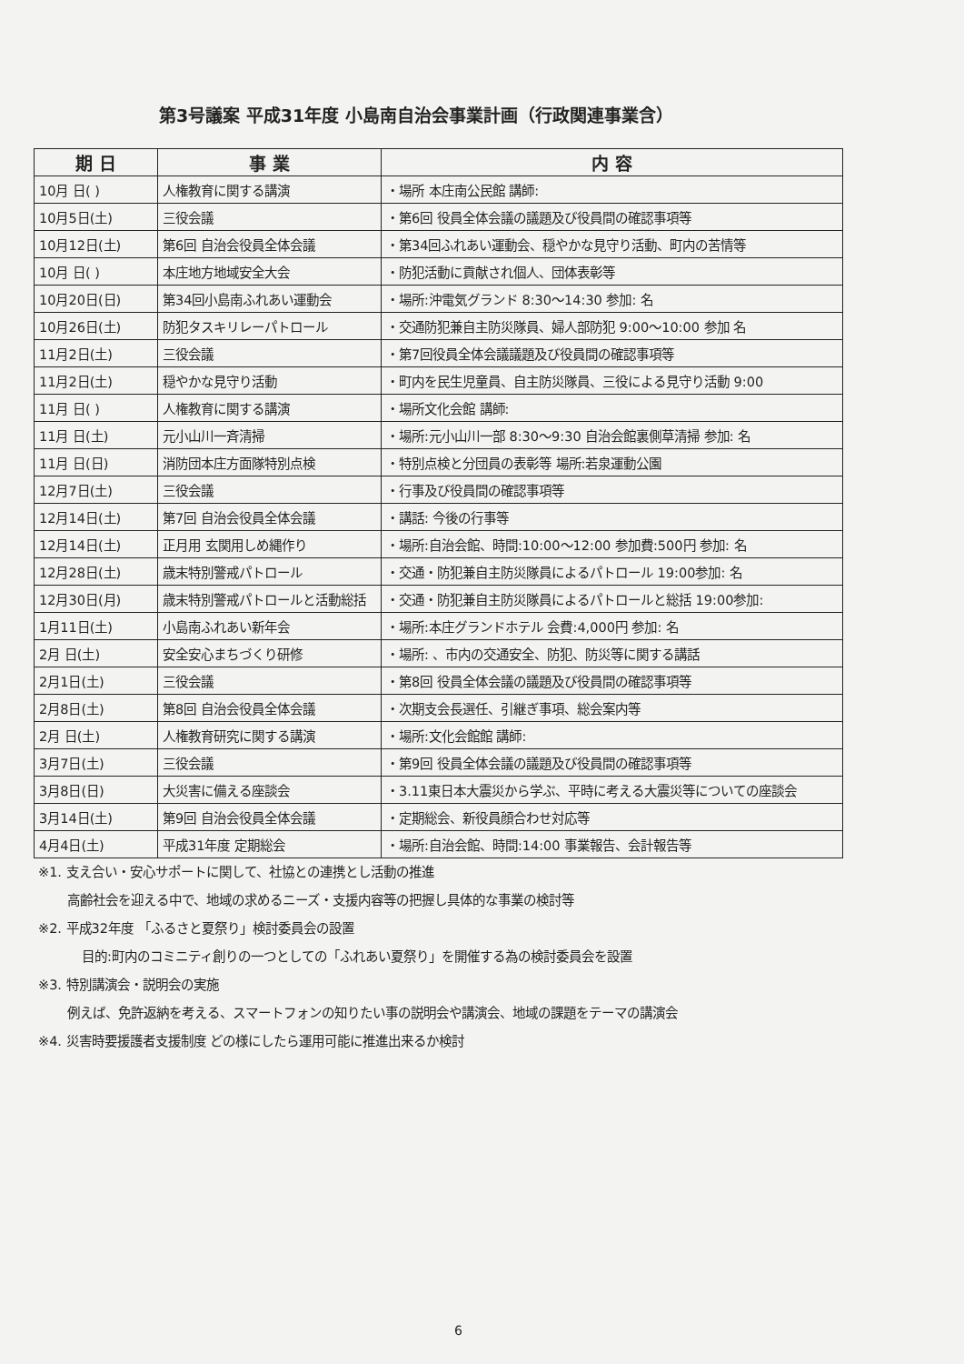第3号議案 平成31年度 小島南自治会事業計画（行政関連事業含）
| 期 日 | 事 業 | 内 容 |
| --- | --- | --- |
| 10月 日( ) | 人権教育に関する講演 | ・場所 本庄南公民館 講師: |
| 10月5日(土) | 三役会議 | ・第6回 役員全体会議の議題及び役員間の確認事項等 |
| 10月12日(土) | 第6回 自治会役員全体会議 | ・第34回ふれあい運動会、穏やかな見守り活動、町内の苦情等 |
| 10月 日( ) | 本庄地方地域安全大会 | ・防犯活動に貢献され個人、団体表彰等 |
| 10月20日(日) | 第34回小島南ふれあい運動会 | ・場所:沖電気グランド 8:30～14:30 参加: 名 |
| 10月26日(土) | 防犯タスキリレーパトロール | ・交通防犯兼自主防災隊員、婦人部防犯 9:00～10:00 参加 名 |
| 11月2日(土) | 三役会議 | ・第7回役員全体会議議題及び役員間の確認事項等 |
| 11月2日(土) | 穏やかな見守り活動 | ・町内を民生児童員、自主防災隊員、三役による見守り活動 9:00 |
| 11月 日( ) | 人権教育に関する講演 | ・場所文化会館 講師: |
| 11月 日(土) | 元小山川一斉清掃 | ・場所:元小山川一部 8:30～9:30 自治会館裏側草清掃 参加: 名 |
| 11月 日(日) | 消防団本庄方面隊特別点検 | ・特別点検と分団員の表彰等 場所:若泉運動公園 |
| 12月7日(土) | 三役会議 | ・行事及び役員間の確認事項等 |
| 12月14日(土) | 第7回 自治会役員全体会議 | ・講話: 今後の行事等 |
| 12月14日(土) | 正月用 玄関用しめ縄作り | ・場所:自治会館、時間:10:00～12:00 参加費:500円 参加: 名 |
| 12月28日(土) | 歳末特別警戒パトロール | ・交通・防犯兼自主防災隊員によるパトロール 19:00参加: 名 |
| 12月30日(月) | 歳末特別警戒パトロールと活動総括 | ・交通・防犯兼自主防災隊員によるパトロールと総括 19:00参加: |
| 1月11日(土) | 小島南ふれあい新年会 | ・場所:本庄グランドホテル 会費:4,000円 参加: 名 |
| 2月 日(土) | 安全安心まちづくり研修 | ・場所: 、市内の交通安全、防犯、防災等に関する講話 |
| 2月1日(土) | 三役会議 | ・第8回 役員全体会議の議題及び役員間の確認事項等 |
| 2月8日(土) | 第8回 自治会役員全体会議 | ・次期支会長選任、引継ぎ事項、総会案内等 |
| 2月 日(土) | 人権教育研究に関する講演 | ・場所:文化会館館 講師: |
| 3月7日(土) | 三役会議 | ・第9回 役員全体会議の議題及び役員間の確認事項等 |
| 3月8日(日) | 大災害に備える座談会 | ・3.11東日本大震災から学ぶ、平時に考える大震災等についての座談会 |
| 3月14日(土) | 第9回 自治会役員全体会議 | ・定期総会、新役員顔合わせ対応等 |
| 4月4日(土) | 平成31年度 定期総会 | ・場所:自治会館、時間:14:00 事業報告、会計報告等 |
※1. 支え合い・安心サポートに関して、社協との連携とし活動の推進
高齢社会を迎える中で、地域の求めるニーズ・支援内容等の把握し具体的な事業の検討等
※2. 平成32年度 「ふるさと夏祭り」検討委員会の設置
目的:町内のコミニティ創りの一つとしての「ふれあい夏祭り」を開催する為の検討委員会を設置
※3. 特別講演会・説明会の実施
例えば、免許返納を考える、スマートフォンの知りたい事の説明会や講演会、地域の課題をテーマの講演会
※4. 災害時要援護者支援制度 どの様にしたら運用可能に推進出来るか検討
6